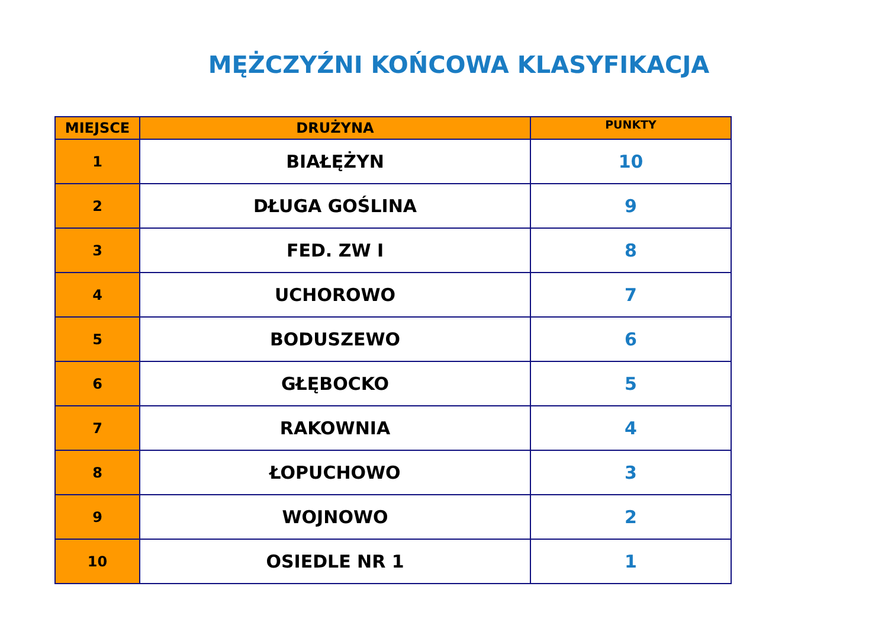MĘŻCZYŹNI KOŃCOWA KLASYFIKACJA
| MIEJSCE | DRUŻYNA | PUNKTY |
| --- | --- | --- |
| 1 | BIAŁĘŻYN | 10 |
| 2 | DŁUGA GOŚLINA | 9 |
| 3 | FED. ZW I | 8 |
| 4 | UCHOROWO | 7 |
| 5 | BODUSZEWO | 6 |
| 6 | GŁĘBOCKO | 5 |
| 7 | RAKOWNIA | 4 |
| 8 | ŁOPUCHOWO | 3 |
| 9 | WOJNOWO | 2 |
| 10 | OSIEDLE NR 1 | 1 |